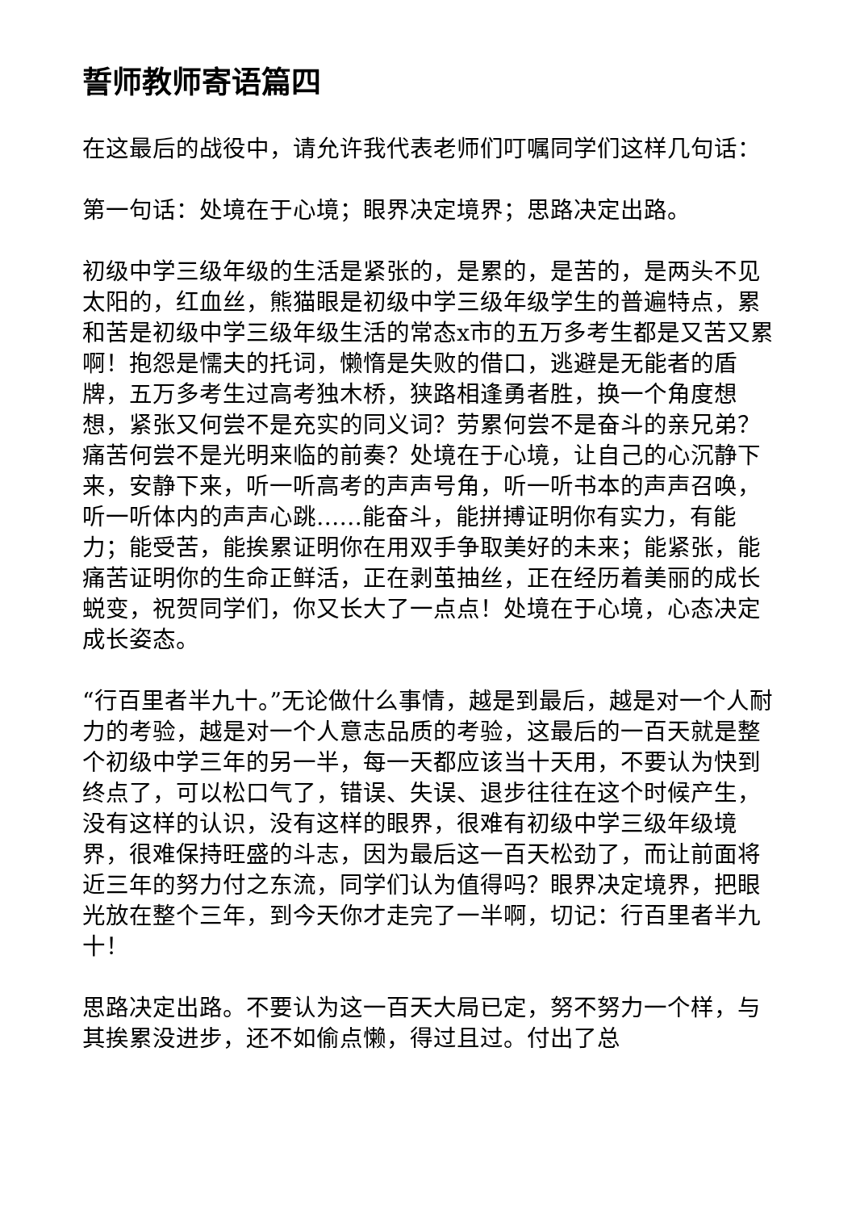誓师教师寄语篇四
在这最后的战役中，请允许我代表老师们叮嘱同学们这样几句话：
第一句话：处境在于心境；眼界决定境界；思路决定出路。
初级中学三级年级的生活是紧张的，是累的，是苦的，是两头不见太阳的，红血丝，熊猫眼是初级中学三级年级学生的普遍特点，累和苦是初级中学三级年级生活的常态x市的五万多考生都是又苦又累啊！抱怨是懦夫的托词，懒惰是失败的借口，逃避是无能者的盾牌，五万多考生过高考独木桥，狭路相逢勇者胜，换一个角度想想，紧张又何尝不是充实的同义词？劳累何尝不是奋斗的亲兄弟？痛苦何尝不是光明来临的前奏？处境在于心境，让自己的心沉静下来，安静下来，听一听高考的声声号角，听一听书本的声声召唤，听一听体内的声声心跳……能奋斗，能拼搏证明你有实力，有能力；能受苦，能挨累证明你在用双手争取美好的未来；能紧张，能痛苦证明你的生命正鲜活，正在剥茧抽丝，正在经历着美丽的成长蜕变，祝贺同学们，你又长大了一点点！处境在于心境，心态决定成长姿态。
“行百里者半九十。”无论做什么事情，越是到最后，越是对一个人耐力的考验，越是对一个人意志品质的考验，这最后的一百天就是整个初级中学三年的另一半，每一天都应该当十天用，不要认为快到终点了，可以松口气了，错误、失误、退步往往在这个时候产生，没有这样的认识，没有这样的眼界，很难有初级中学三级年级境界，很难保持旺盛的斗志，因为最后这一百天松劲了，而让前面将近三年的努力付之东流，同学们认为值得吗？眼界决定境界，把眼光放在整个三年，到今天你才走完了一半啊，切记：行百里者半九十！
思路决定出路。不要认为这一百天大局已定，努不努力一个样，与其挨累没进步，还不如偷点懒，得过且过。付出了总